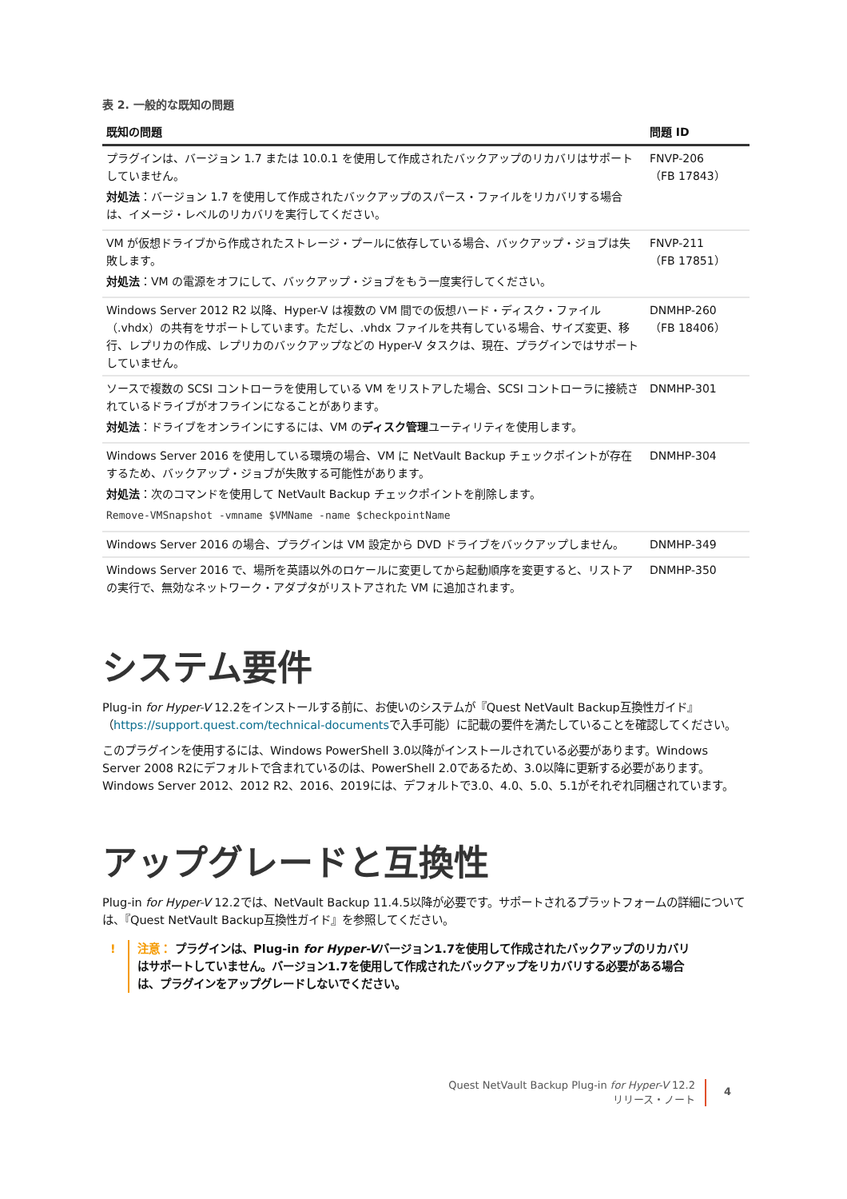表 2. 一般的な既知の問題
| 既知の問題 | 問題 ID |
| --- | --- |
| プラグインは、バージョン 1.7 または 10.0.1 を使用して作成されたバックアップのリカバリはサポートしていません。 対処法 ：バージョン 1.7 を使用して作成されたバックアップのスパース・ファイルをリカバリする場合は、イメージ・レベルのリカバリを実行してください。 | FNVP-206 （FB 17843） |
| VM が仮想ドライブから作成されたストレージ・プールに依存している場合、バックアップ・ジョブは失敗します。 対処法 ：VM の電源をオフにして、バックアップ・ジョブをもう一度実行してください。 | FNVP-211 （FB 17851） |
| Windows Server 2012 R2 以降、Hyper-V は複数の VM 間での仮想ハード・ディスク・ファイル（.vhdx）の共有をサポートしています。ただし、.vhdx ファイルを共有している場合、サイズ変更、移行、レプリカの作成、レプリカのバックアップなどの Hyper-V タスクは、現在、プラグインではサポートしていません。 | DNMHP-260 （FB 18406） |
| ソースで複数の SCSI コントローラを使用している VM をリストアした場合、SCSI コントローラに接続されているドライブがオフラインになることがあります。 対処法 ：ドライブをオンラインにするには、VM の ディスク管理 ユーティリティを使用します。 | DNMHP-301 |
| Windows Server 2016 を使用している環境の場合、VM に NetVault Backup チェックポイントが存在するため、バックアップ・ジョブが失敗する可能性があります。 対処法 ：次のコマンドを使用して NetVault Backup チェックポイントを削除します。 Remove-VMSnapshot -vmname $VMName -name $checkpointName | DNMHP-304 |
| Windows Server 2016 の場合、プラグインは VM 設定から DVD ドライブをバックアップしません。 | DNMHP-349 |
| Windows Server 2016 で、場所を英語以外のロケールに変更してから起動順序を変更すると、リストアの実行で、無効なネットワーク・アダプタがリストアされた VM に追加されます。 | DNMHP-350 |
システム要件
Plug-in for Hyper-V 12.2をインストールする前に、お使いのシステムが『Quest NetVault Backup互換性ガイド』（https://support.quest.com/technical-documentsで入手可能）に記載の要件を満たしていることを確認してください。
このプラグインを使用するには、Windows PowerShell 3.0以降がインストールされている必要があります。Windows Server 2008 R2にデフォルトで含まれているのは、PowerShell 2.0であるため、3.0以降に更新する必要があります。Windows Server 2012、2012 R2、2016、2019には、デフォルトで3.0、4.0、5.0、5.1がそれぞれ同梱されています。
アップグレードと互換性
Plug-in for Hyper-V 12.2では、NetVault Backup 11.4.5以降が必要です。サポートされるプラットフォームの詳細については、『Quest NetVault Backup互換性ガイド』を参照してください。
! 注意： プラグインは、Plug-in for Hyper-Vバージョン1.7を使用して作成されたバックアップのリカバリはサポートしていません。バージョン1.7を使用して作成されたバックアップをリカバリする必要がある場合は、プラグインをアップグレードしないでください。
Quest NetVault Backup Plug-in for Hyper-V 12.2
リリース・ノート
4